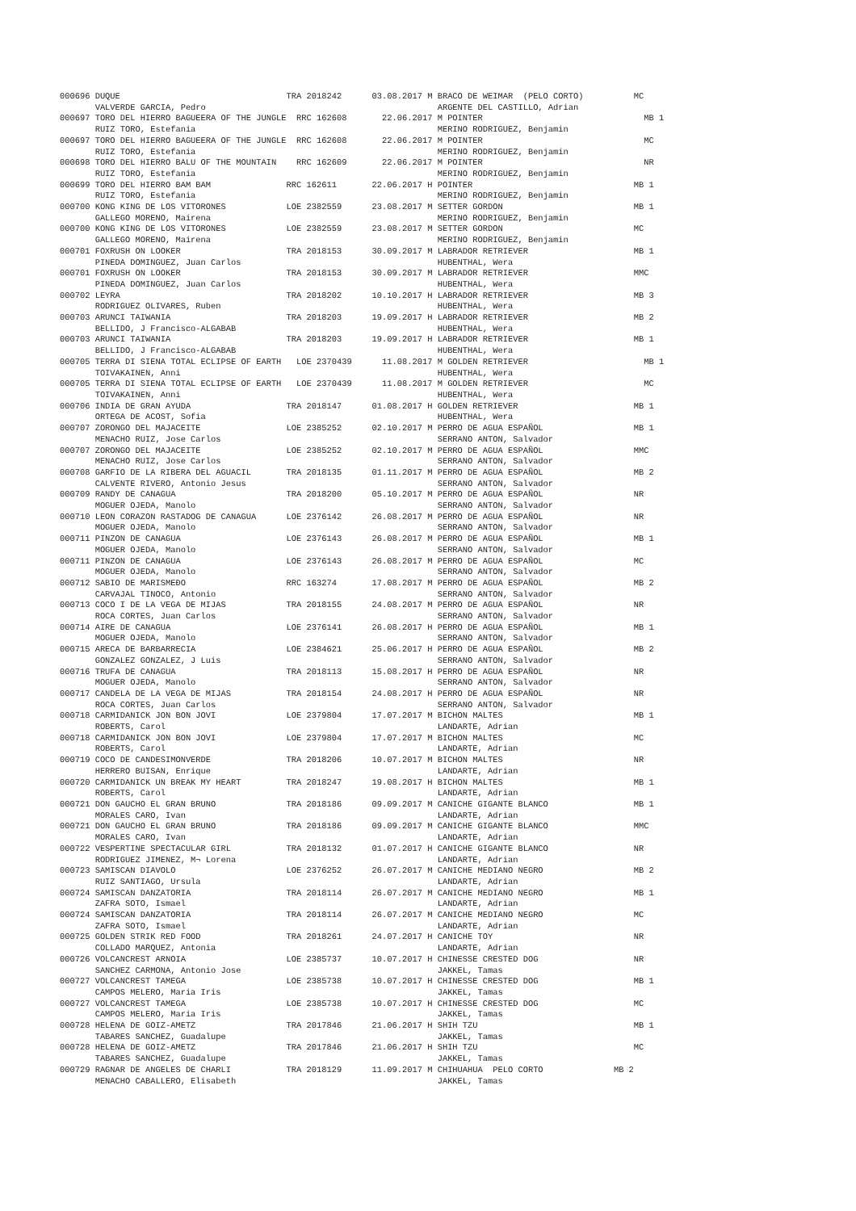000696 DUQUE                                 TRA 2018242      03.08.2017 M BRACO DE WEIMAR  (PELO CORTO)          MC
       VALVERDE GARCIA, Pedro                                              ARGENTE DEL CASTILLO, Adrian
000697 TORO DEL HIERRO BAGUEERA OF THE JUNGLE  RRC 162608       22.06.2017 M POINTER                                MB 1
       RUIZ TORO, Estefania                                                MERINO RODRIGUEZ, Benjamin
000697 TORO DEL HIERRO BAGUEERA OF THE JUNGLE  RRC 162608       22.06.2017 M POINTER                                MC
       RUIZ TORO, Estefania                                                MERINO RODRIGUEZ, Benjamin
000698 TORO DEL HIERRO BALU OF THE MOUNTAIN    RRC 162609       22.06.2017 M POINTER                                NR
       RUIZ TORO, Estefania                                                MERINO RODRIGUEZ, Benjamin
000699 TORO DEL HIERRO BAM BAM               RRC 162611       22.06.2017 H POINTER                                MB 1
       RUIZ TORO, Estefania                                                MERINO RODRIGUEZ, Benjamin
000700 KONG KING DE LOS VITORONES            LOE 2382559      23.08.2017 M SETTER GORDON                          MB 1
       GALLEGO MORENO, Mairena                                             MERINO RODRIGUEZ, Benjamin
000700 KONG KING DE LOS VITORONES            LOE 2382559      23.08.2017 M SETTER GORDON                          MC
       GALLEGO MORENO, Mairena                                             MERINO RODRIGUEZ, Benjamin
000701 FOXRUSH ON LOOKER                     TRA 2018153      30.09.2017 M LABRADOR RETRIEVER                     MB 1
       PINEDA DOMINGUEZ, Juan Carlos                                       HUBENTHAL, Wera
000701 FOXRUSH ON LOOKER                     TRA 2018153      30.09.2017 M LABRADOR RETRIEVER                     MMC
       PINEDA DOMINGUEZ, Juan Carlos                                       HUBENTHAL, Wera
000702 LEYRA                                 TRA 2018202      10.10.2017 H LABRADOR RETRIEVER                     MB 3
       RODRIGUEZ OLIVARES, Ruben                                           HUBENTHAL, Wera
000703 ARUNCI TAIWANIA                       TRA 2018203      19.09.2017 H LABRADOR RETRIEVER                     MB 2
       BELLIDO, J Francisco-ALGABAB                                        HUBENTHAL, Wera
000703 ARUNCI TAIWANIA                       TRA 2018203      19.09.2017 H LABRADOR RETRIEVER                     MB 1
       BELLIDO, J Francisco-ALGABAB                                        HUBENTHAL, Wera
000705 TERRA DI SIENA TOTAL ECLIPSE OF EARTH   LOE 2370439      11.08.2017 M GOLDEN RETRIEVER                       MB 1
       TOIVAKAINEN, Anni                                                   HUBENTHAL, Wera
000705 TERRA DI SIENA TOTAL ECLIPSE OF EARTH   LOE 2370439      11.08.2017 M GOLDEN RETRIEVER                       MC
       TOIVAKAINEN, Anni                                                   HUBENTHAL, Wera
000706 INDIA DE GRAN AYUDA                   TRA 2018147      01.08.2017 H GOLDEN RETRIEVER                       MB 1
       ORTEGA DE ACOST, Sofia                                              HUBENTHAL, Wera
000707 ZORONGO DEL MAJACEITE                 LOE 2385252      02.10.2017 M PERRO DE AGUA ESPAÑOL                  MB 1
       MENACHO RUIZ, Jose Carlos                                           SERRANO ANTON, Salvador
000707 ZORONGO DEL MAJACEITE                 LOE 2385252      02.10.2017 M PERRO DE AGUA ESPAÑOL                  MMC
       MENACHO RUIZ, Jose Carlos                                           SERRANO ANTON, Salvador
000708 GARFIO DE LA RIBERA DEL AGUACIL       TRA 2018135      01.11.2017 M PERRO DE AGUA ESPAÑOL                  MB 2
       CALVENTE RIVERO, Antonio Jesus                                      SERRANO ANTON, Salvador
000709 RANDY DE CANAGUA                      TRA 2018200      05.10.2017 M PERRO DE AGUA ESPAÑOL                  NR
       MOGUER OJEDA, Manolo                                                SERRANO ANTON, Salvador
000710 LEON CORAZON RASTADOG DE CANAGUA      LOE 2376142      26.08.2017 M PERRO DE AGUA ESPAÑOL                  NR
       MOGUER OJEDA, Manolo                                                SERRANO ANTON, Salvador
000711 PINZON DE CANAGUA                     LOE 2376143      26.08.2017 M PERRO DE AGUA ESPAÑOL                  MB 1
       MOGUER OJEDA, Manolo                                                SERRANO ANTON, Salvador
000711 PINZON DE CANAGUA                     LOE 2376143      26.08.2017 M PERRO DE AGUA ESPAÑOL                  MC
       MOGUER OJEDA, Manolo                                                SERRANO ANTON, Salvador
000712 SABIO DE MARISMEÐO                    RRC 163274       17.08.2017 M PERRO DE AGUA ESPAÑOL                  MB 2
       CARVAJAL TINOCO, Antonio                                            SERRANO ANTON, Salvador
000713 COCO I DE LA VEGA DE MIJAS            TRA 2018155      24.08.2017 M PERRO DE AGUA ESPAÑOL                  NR
       ROCA CORTES, Juan Carlos                                            SERRANO ANTON, Salvador
000714 AIRE DE CANAGUA                       LOE 2376141      26.08.2017 H PERRO DE AGUA ESPAÑOL                  MB 1
       MOGUER OJEDA, Manolo                                                SERRANO ANTON, Salvador
000715 ARECA DE BARBARRECIA                  LOE 2384621      25.06.2017 H PERRO DE AGUA ESPAÑOL                  MB 2
       GONZALEZ GONZALEZ, J Luis                                           SERRANO ANTON, Salvador
000716 TRUFA DE CANAGUA                      TRA 2018113      15.08.2017 H PERRO DE AGUA ESPAÑOL                  NR
       MOGUER OJEDA, Manolo                                                SERRANO ANTON, Salvador
000717 CANDELA DE LA VEGA DE MIJAS           TRA 2018154      24.08.2017 H PERRO DE AGUA ESPAÑOL                  NR
       ROCA CORTES, Juan Carlos                                            SERRANO ANTON, Salvador
000718 CARMIDANICK JON BON JOVI              LOE 2379804      17.07.2017 M BICHON MALTES                          MB 1
       ROBERTS, Carol                                                      LANDARTE, Adrian
000718 CARMIDANICK JON BON JOVI              LOE 2379804      17.07.2017 M BICHON MALTES                          MC
       ROBERTS, Carol                                                      LANDARTE, Adrian
000719 COCO DE CANDESIMONVERDE               TRA 2018206      10.07.2017 M BICHON MALTES                          NR
       HERRERO BUISAN, Enrique                                             LANDARTE, Adrian
000720 CARMIDANICK UN BREAK MY HEART         TRA 2018247      19.08.2017 H BICHON MALTES                          MB 1
       ROBERTS, Carol                                                      LANDARTE, Adrian
000721 DON GAUCHO EL GRAN BRUNO              TRA 2018186      09.09.2017 M CANICHE GIGANTE BLANCO                 MB 1
       MORALES CARO, Ivan                                                  LANDARTE, Adrian
000721 DON GAUCHO EL GRAN BRUNO              TRA 2018186      09.09.2017 M CANICHE GIGANTE BLANCO                 MMC
       MORALES CARO, Ivan                                                  LANDARTE, Adrian
000722 VESPERTINE SPECTACULAR GIRL           TRA 2018132      01.07.2017 H CANICHE GIGANTE BLANCO                 NR
       RODRIGUEZ JIMENEZ, M¬ Lorena                                        LANDARTE, Adrian
000723 SAMISCAN DIAVOLO                      LOE 2376252      26.07.2017 M CANICHE MEDIANO NEGRO                  MB 2
       RUIZ SANTIAGO, Ursula                                               LANDARTE, Adrian
000724 SAMISCAN DANZATORIA                   TRA 2018114      26.07.2017 M CANICHE MEDIANO NEGRO                  MB 1
       ZAFRA SOTO, Ismael                                                  LANDARTE, Adrian
000724 SAMISCAN DANZATORIA                   TRA 2018114      26.07.2017 M CANICHE MEDIANO NEGRO                  MC
       ZAFRA SOTO, Ismael                                                  LANDARTE, Adrian
000725 GOLDEN STRIK RED FOOD                 TRA 2018261      24.07.2017 H CANICHE TOY                            NR
       COLLADO MARQUEZ, Antonia                                            LANDARTE, Adrian
000726 VOLCANCREST ARNOIA                    LOE 2385737      10.07.2017 H CHINESSE CRESTED DOG                   NR
       SANCHEZ CARMONA, Antonio Jose                                       JAKKEL, Tamas
000727 VOLCANCREST TAMEGA                    LOE 2385738      10.07.2017 H CHINESSE CRESTED DOG                   MB 1
       CAMPOS MELERO, Maria Iris                                           JAKKEL, Tamas
000727 VOLCANCREST TAMEGA                    LOE 2385738      10.07.2017 H CHINESSE CRESTED DOG                   MC
       CAMPOS MELERO, Maria Iris                                           JAKKEL, Tamas
000728 HELENA DE GOIZ-AMETZ                  TRA 2017846      21.06.2017 H SHIH TZU                               MB 1
       TABARES SANCHEZ, Guadalupe                                          JAKKEL, Tamas
000728 HELENA DE GOIZ-AMETZ                  TRA 2017846      21.06.2017 H SHIH TZU                               MC
       TABARES SANCHEZ, Guadalupe                                          JAKKEL, Tamas
000729 RAGNAR DE ANGELES DE CHARLI           TRA 2018129      11.09.2017 M CHIHUAHUA  PELO CORTO              MB 2
       MENACHO CABALLERO, Elisabeth                                        JAKKEL, Tamas